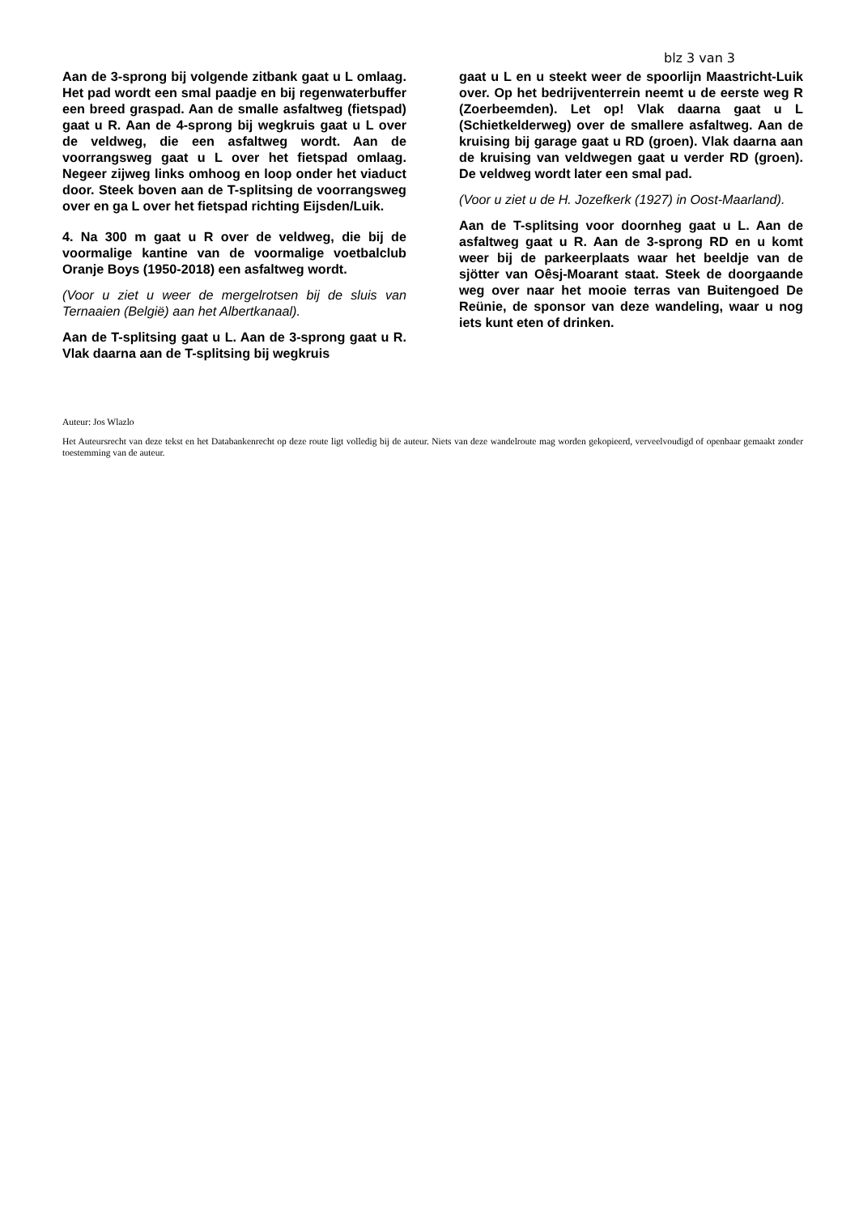blz 3 van 3
Aan de 3-sprong bij volgende zitbank gaat u L omlaag. Het pad wordt een smal paadje en bij regenwaterbuffer een breed graspad. Aan de smalle asfaltweg (fietspad) gaat u R. Aan de 4-sprong bij wegkruis gaat u L over de veldweg, die een asfaltweg wordt. Aan de voorrangsweg gaat u L over het fietspad omlaag. Negeer zijweg links omhoog en loop onder het viaduct door. Steek boven aan de T-splitsing de voorrangsweg over en ga L over het fietspad richting Eijsden/Luik.
4. Na 300 m gaat u R over de veldweg, die bij de voormalige kantine van de voormalige voetbalclub Oranje Boys (1950-2018) een asfaltweg wordt.
(Voor u ziet u weer de mergelrotsen bij de sluis van Ternaaien (België) aan het Albertkanaal).
Aan de T-splitsing gaat u L. Aan de 3-sprong gaat u R. Vlak daarna aan de T-splitsing bij wegkruis
gaat u L en u steekt weer de spoorlijn Maastricht-Luik over. Op het bedrijventerrein neemt u de eerste weg R (Zoerbeemden). Let op! Vlak daarna gaat u L (Schietkelderweg) over de smallere asfaltweg. Aan de kruising bij garage gaat u RD (groen). Vlak daarna aan de kruising van veldwegen gaat u verder RD (groen). De veldweg wordt later een smal pad.
(Voor u ziet u de H. Jozefkerk (1927) in Oost-Maarland).
Aan de T-splitsing voor doornheg gaat u L. Aan de asfaltweg gaat u R. Aan de 3-sprong RD en u komt weer bij de parkeerplaats waar het beeldje van de sjötter van Oêsj-Moarant staat. Steek de doorgaande weg over naar het mooie terras van Buitengoed De Reünie, de sponsor van deze wandeling, waar u nog iets kunt eten of drinken.
Auteur: Jos Wlazlo
Het Auteursrecht van deze tekst en het Databankenrecht op deze route ligt volledig bij de auteur. Niets van deze wandelroute mag worden gekopieerd, verveelvoudigd of openbaar gemaakt zonder toestemming van de auteur.